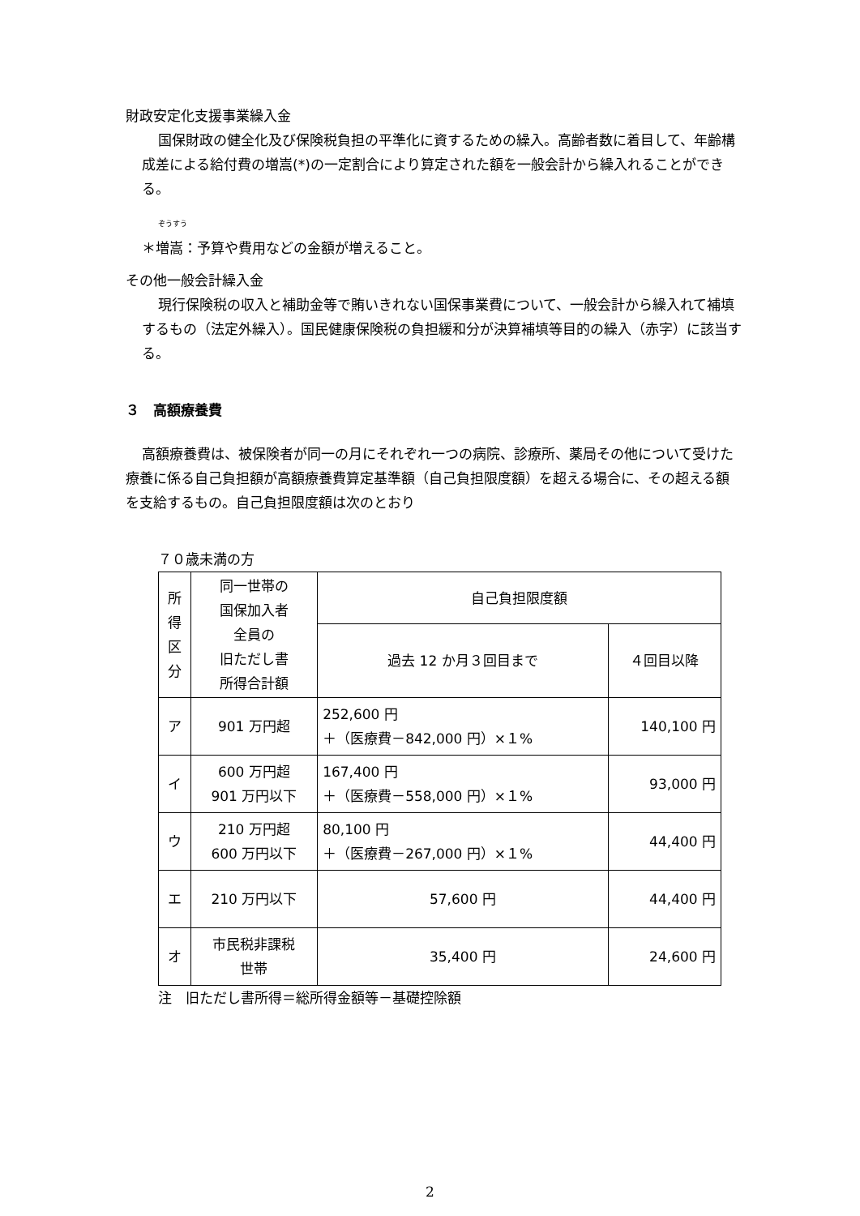財政安定化支援事業繰入金
国保財政の健全化及び保険税負担の平準化に資するための繰入。高齢者数に着目して、年齢構成差による給付費の増嵩(*)の一定割合により算定された額を一般会計から繰入れることができる。
ぞうすう
＊増嵩：予算や費用などの金額が増えること。
その他一般会計繰入金
現行保険税の収入と補助金等で賄いきれない国保事業費について、一般会計から繰入れて補填するもの（法定外繰入）。国民健康保険税の負担緩和分が決算補填等目的の繰入（赤字）に該当する。
３　高額療養費
高額療養費は、被保険者が同一の月にそれぞれ一つの病院、診療所、薬局その他について受けた療養に係る自己負担額が高額療養費算定基準額（自己負担限度額）を超える場合に、その超える額を支給するもの。自己負担限度額は次のとおり
７０歳未満の方
| 所 得 区 分 | 同一世帯の 国保加入者 全員の 旧ただし書 所得合計額 | 自己負担限度額 | |
| --- | --- | --- | --- |
| | | 過去 12 か月３回目まで | ４回目以降 |
| ア | 901 万円超 | 252,600 円 ＋（医療費－842,000 円）×１% | 140,100 円 |
| イ | 600 万円超 901 万円以下 | 167,400 円 ＋（医療費－558,000 円）×１% | 93,000 円 |
| ウ | 210 万円超 600 万円以下 | 80,100 円 ＋（医療費－267,000 円）×１% | 44,400 円 |
| エ | 210 万円以下 | 57,600 円 | 44,400 円 |
| オ | 市民税非課税 世帯 | 35,400 円 | 24,600 円 |
注　旧ただし書所得＝総所得金額等－基礎控除額
2